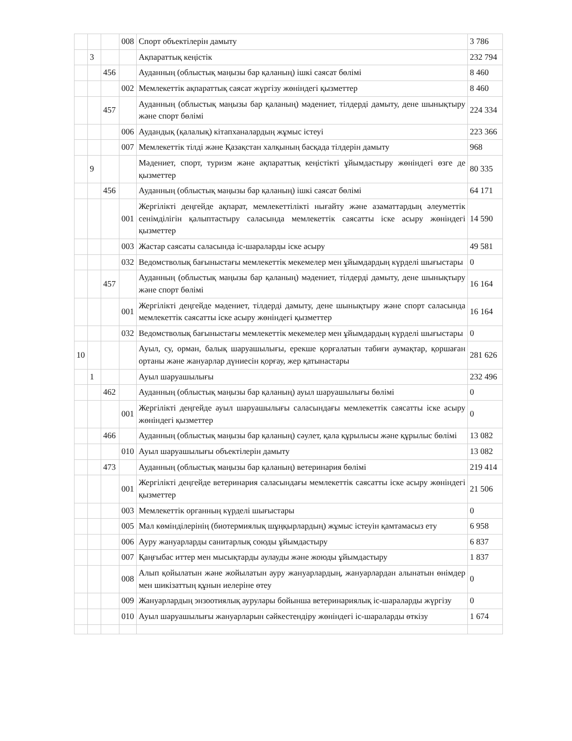| | | | 008 | Спорт объектілерін дамыту | 3 786 |
| | 3 | | | Ақпараттық кеңістік | 232 794 |
| | | 456 | | Ауданның (облыстық маңызы бар қаланың) ішкі саясат бөлімі | 8 460 |
| | | | 002 | Мемлекеттік ақпараттық саясат жүргізу жөніндегі қызметтер | 8 460 |
| | | 457 | | Ауданның (облыстық маңызы бар қаланың) мәдениет, тілдерді дамыту, дене шынықтыру және спорт бөлімі | 224 334 |
| | | | 006 | Аудандық (қалалық) кітапханалардың жұмыс істеуі | 223 366 |
| | | | 007 | Мемлекеттік тілді және Қазақстан халқының басқада тілдерін дамыту | 968 |
| | 9 | | | Мәдениет, спорт, туризм және ақпараттық кеңістікті ұйымдастыру жөніндегі өзге де қызметтер | 80 335 |
| | | 456 | | Ауданның (облыстық маңызы бар қаланың) ішкі саясат бөлімі | 64 171 |
| | | | 001 | Жергілікті деңгейде ақпарат, мемлекеттілікті нығайту және азаматтардың әлеуметтік сенімділігін қалыптастыру саласында мемлекеттік саясатты іске асыру жөніндегі қызметтер | 14 590 |
| | | | 003 | Жастар саясаты саласында іс-шараларды іске асыру | 49 581 |
| | | | 032 | Ведомстволық бағыныстағы мемлекеттік мекемелер мен ұйымдардың күрделі шығыстары | 0 |
| | | 457 | | Ауданның (облыстық маңызы бар қаланың) мәдениет, тілдерді дамыту, дене шынықтыру және спорт бөлімі | 16 164 |
| | | | 001 | Жергілікті деңгейде мәдениет, тілдерді дамыту, дене шынықтыру және спорт саласында мемлекеттік саясатты іске асыру жөніндегі қызметтер | 16 164 |
| | | | 032 | Ведомстволық бағыныстағы мемлекеттік мекемелер мен ұйымдардың күрделі шығыстары | 0 |
| 10 | | | | Ауыл, су, орман, балық шаруашылығы, ерекше қорғалатын табиғи аумақтар, қоршаған ортаны және жануарлар дүниесін қорғау, жер қатынастары | 281 626 |
| | 1 | | | Ауыл шаруашылығы | 232 496 |
| | | 462 | | Ауданның (облыстық маңызы бар қаланың) ауыл шаруашылығы бөлімі | 0 |
| | | | 001 | Жергілікті деңгейде ауыл шаруашылығы саласындағы мемлекеттік саясатты іске асыру жөніндегі қызметтер | 0 |
| | | 466 | | Ауданның (облыстық маңызы бар қаланың) сәулет, қала құрылысы және құрылыс бөлімі | 13 082 |
| | | | 010 | Ауыл шаруашылығы объектілерін дамыту | 13 082 |
| | | 473 | | Ауданның (облыстық маңызы бар қаланың) ветеринария бөлімі | 219 414 |
| | | | 001 | Жергілікті деңгейде ветеринария саласындағы мемлекеттік саясатты іске асыру жөніндегі қызметтер | 21 506 |
| | | | 003 | Мемлекеттік органның күрделі шығыстары | 0 |
| | | | 005 | Мал көмінділерінің (биотермиялық шұңқырлардың) жұмыс істеуін қамтамасыз ету | 6 958 |
| | | | 006 | Ауру жануарларды санитарлық союды ұйымдастыру | 6 837 |
| | | | 007 | Қаңғыбас иттер мен мысықтарды аулауды және жоюды ұйымдастыру | 1 837 |
| | | | 008 | Алып қойылатын және жойылатын ауру жануарлардың, жануарлардан алынатын өнімдер мен шикізаттың құнын иелеріне өтеу | 0 |
| | | | 009 | Жануарлардың энзоотиялық аурулары бойынша ветеринариялық іс-шараларды жүргізу | 0 |
| | | | 010 | Ауыл шаруашылығы жануарларын сәйкестендіру жөніндегі іс-шараларды өткізу | 1 674 |